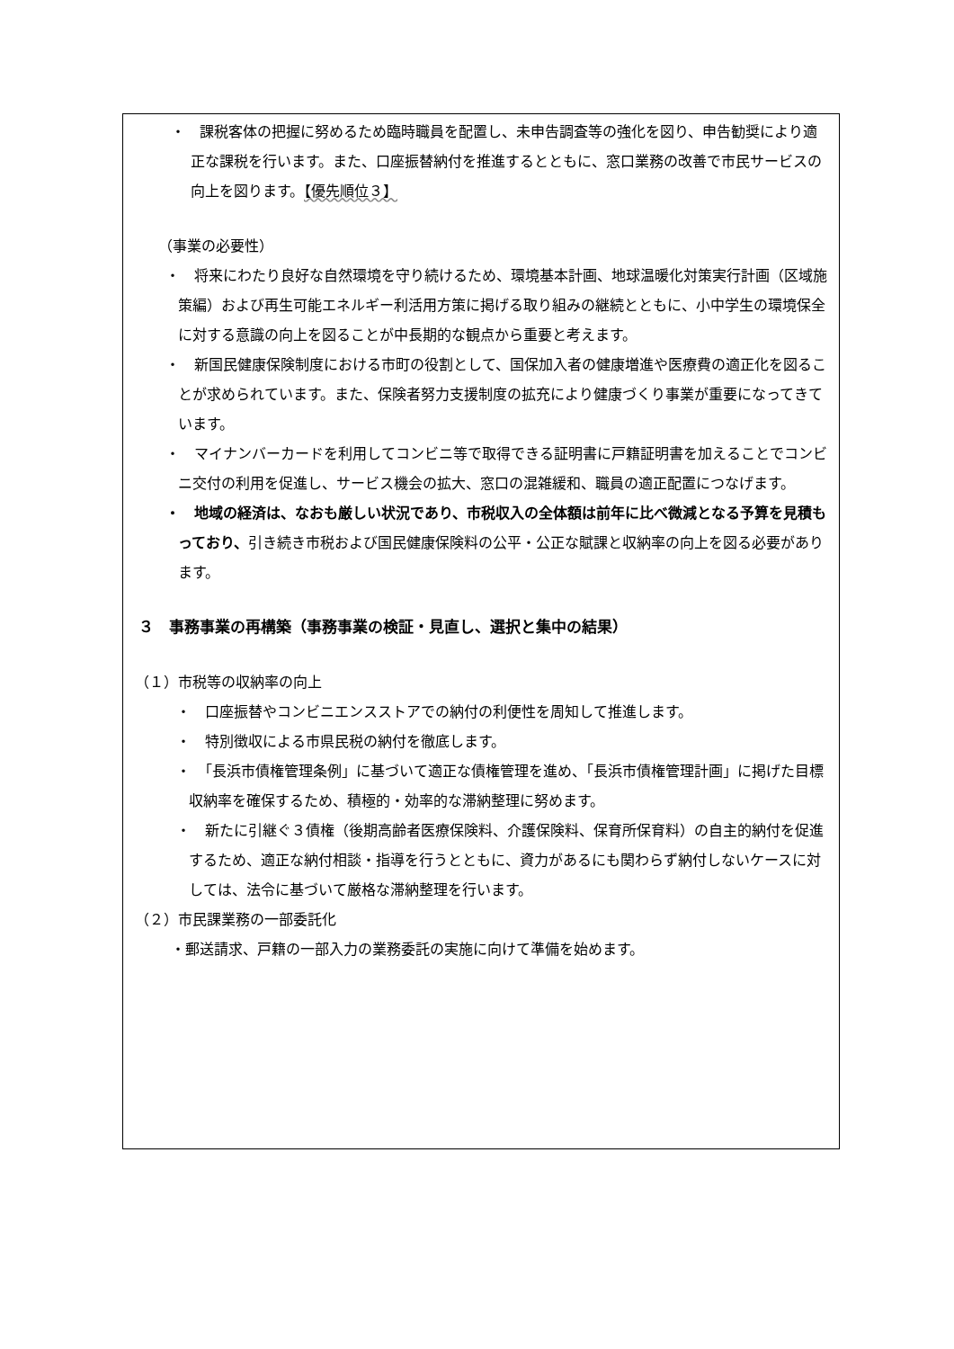・　課税客体の把握に努めるため臨時職員を配置し、未申告調査等の強化を図り、申告勧奨により適正な課税を行います。また、口座振替納付を推進するとともに、窓口業務の改善で市民サービスの向上を図ります。【優先順位３】
（事業の必要性）
・　将来にわたり良好な自然環境を守り続けるため、環境基本計画、地球温暖化対策実行計画（区域施策編）および再生可能エネルギー利活用方策に掲げる取り組みの継続とともに、小中学生の環境保全に対する意識の向上を図ることが中長期的な観点から重要と考えます。
・　新国民健康保険制度における市町の役割として、国保加入者の健康増進や医療費の適正化を図ることが求められています。また、保険者努力支援制度の拡充により健康づくり事業が重要になってきています。
・　マイナンバーカードを利用してコンビニ等で取得できる証明書に戸籍証明書を加えることでコンビニ交付の利用を促進し、サービス機会の拡大、窓口の混雑緩和、職員の適正配置につなげます。
・　地域の経済は、なおも厳しい状況であり、市税収入の全体額は前年に比べ微減となる予算を見積もっており、引き続き市税および国民健康保険料の公平・公正な賦課と収納率の向上を図る必要があります。
３　事務事業の再構築（事務事業の検証・見直し、選択と集中の結果）
（１）市税等の収納率の向上
・　口座振替やコンビニエンスストアでの納付の利便性を周知して推進します。
・　特別徴収による市県民税の納付を徹底します。
・　「長浜市債権管理条例」に基づいて適正な債権管理を進め、「長浜市債権管理計画」に掲げた目標収納率を確保するため、積極的・効率的な滞納整理に努めます。
・　新たに引継ぐ３債権（後期高齢者医療保険料、介護保険料、保育所保育料）の自主的納付を促進するため、適正な納付相談・指導を行うとともに、資力があるにも関わらず納付しないケースに対しては、法令に基づいて厳格な滞納整理を行います。
（２）市民課業務の一部委託化
・郵送請求、戸籍の一部入力の業務委託の実施に向けて準備を始めます。